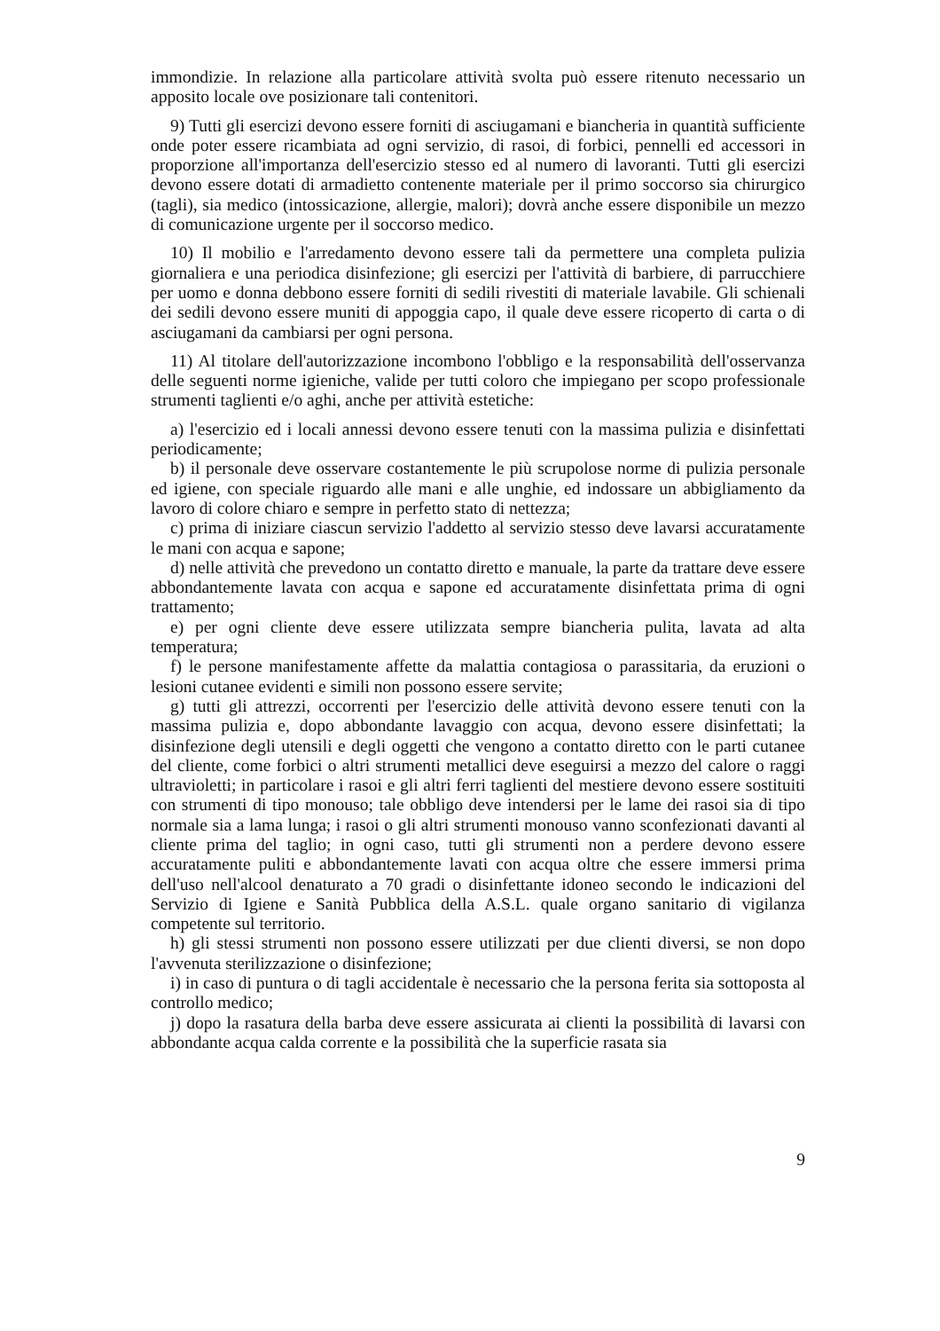immondizie. In relazione alla particolare attività svolta può essere ritenuto necessario un apposito locale ove posizionare tali contenitori.
9) Tutti gli esercizi devono essere forniti di asciugamani e biancheria in quantità sufficiente onde poter essere ricambiata ad ogni servizio, di rasoi, di forbici, pennelli ed accessori in proporzione all'importanza dell'esercizio stesso ed al numero di lavoranti. Tutti gli esercizi devono essere dotati di armadietto contenente materiale per il primo soccorso sia chirurgico (tagli), sia medico (intossicazione, allergie, malori); dovrà anche essere disponibile un mezzo di comunicazione urgente per il soccorso medico.
10) Il mobilio e l'arredamento devono essere tali da permettere una completa pulizia giornaliera e una periodica disinfezione; gli esercizi per l'attività di barbiere, di parrucchiere per uomo e donna debbono essere forniti di sedili rivestiti di materiale lavabile. Gli schienali dei sedili devono essere muniti di appoggia capo, il quale deve essere ricoperto di carta o di asciugamani da cambiarsi per ogni persona.
11) Al titolare dell'autorizzazione incombono l'obbligo e la responsabilità dell'osservanza delle seguenti norme igieniche, valide per tutti coloro che impiegano per scopo professionale strumenti taglienti e/o aghi, anche per attività estetiche:
a) l'esercizio ed i locali annessi devono essere tenuti con la massima pulizia e disinfettati periodicamente;
b) il personale deve osservare costantemente le più scrupolose norme di pulizia personale ed igiene, con speciale riguardo alle mani e alle unghie, ed indossare un abbigliamento da lavoro di colore chiaro e sempre in perfetto stato di nettezza;
c) prima di iniziare ciascun servizio l'addetto al servizio stesso deve lavarsi accuratamente le mani con acqua e sapone;
d) nelle attività che prevedono un contatto diretto e manuale, la parte da trattare deve essere abbondantemente lavata con acqua e sapone ed accuratamente disinfettata prima di ogni trattamento;
e) per ogni cliente deve essere utilizzata sempre biancheria pulita, lavata ad alta temperatura;
f) le persone manifestamente affette da malattia contagiosa o parassitaria, da eruzioni o lesioni cutanee evidenti e simili non possono essere servite;
g) tutti gli attrezzi, occorrenti per l'esercizio delle attività devono essere tenuti con la massima pulizia e, dopo abbondante lavaggio con acqua, devono essere disinfettati; la disinfezione degli utensili e degli oggetti che vengono a contatto diretto con le parti cutanee del cliente, come forbici o altri strumenti metallici deve eseguirsi a mezzo del calore o raggi ultravioletti; in particolare i rasoi e gli altri ferri taglienti del mestiere devono essere sostituiti con strumenti di tipo monouso; tale obbligo deve intendersi per le lame dei rasoi sia di tipo normale sia a lama lunga; i rasoi o gli altri strumenti monouso vanno sconfezionati davanti al cliente prima del taglio; in ogni caso, tutti gli strumenti non a perdere devono essere accuratamente puliti e abbondantemente lavati con acqua oltre che essere immersi prima dell'uso nell'alcool denaturato a 70 gradi o disinfettante idoneo secondo le indicazioni del Servizio di Igiene e Sanità Pubblica della A.S.L. quale organo sanitario di vigilanza competente sul territorio.
h) gli stessi strumenti non possono essere utilizzati per due clienti diversi, se non dopo l'avvenuta sterilizzazione o disinfezione;
i) in caso di puntura o di tagli accidentale è necessario che la persona ferita sia sottoposta al controllo medico;
j) dopo la rasatura della barba deve essere assicurata ai clienti la possibilità di lavarsi con abbondante acqua calda corrente e la possibilità che la superficie rasata sia
9